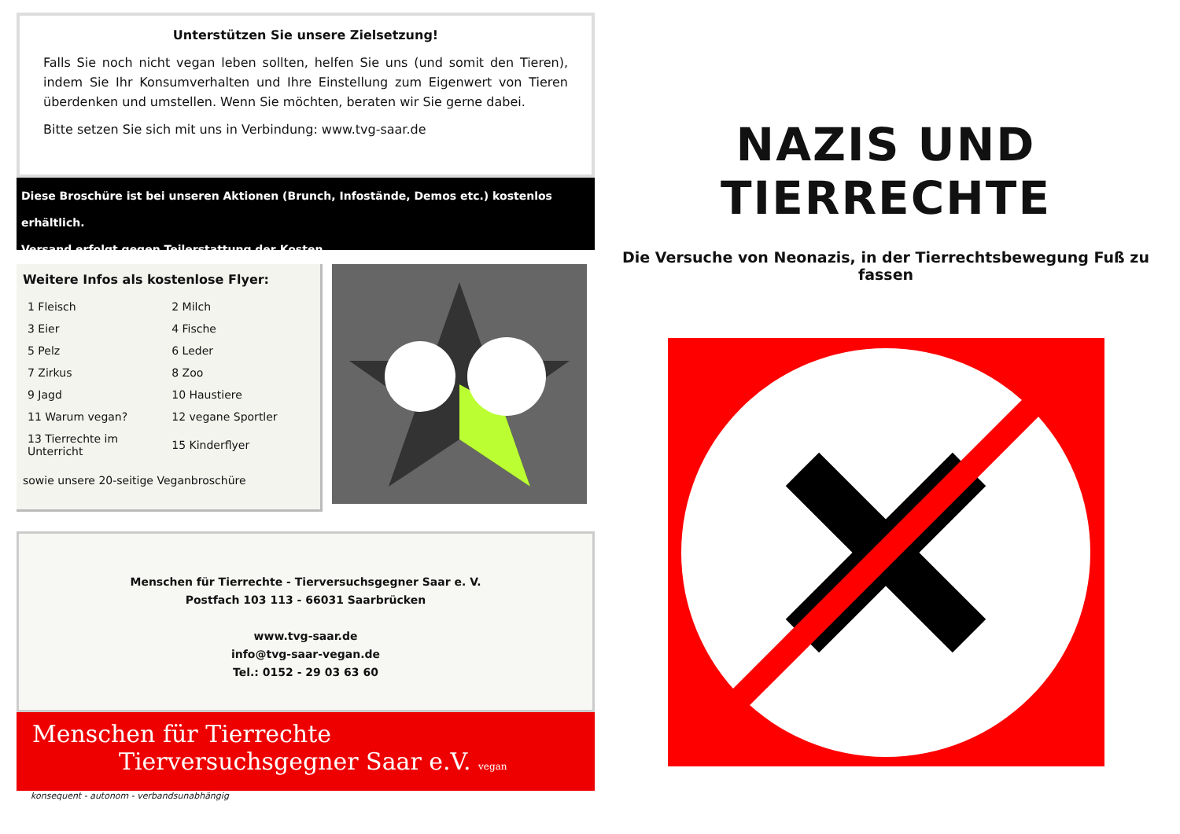Unterstützen Sie unsere Zielsetzung!
Falls Sie noch nicht vegan leben sollten, helfen Sie uns (und somit den Tieren), indem Sie Ihr Konsumverhalten und Ihre Einstellung zum Eigenwert von Tieren überdenken und umstellen. Wenn Sie möchten, beraten wir Sie gerne dabei.
Bitte setzen Sie sich mit uns in Verbindung: www.tvg-saar.de
Diese Broschüre ist bei unseren Aktionen (Brunch, Infostände, Demos etc.) kostenlos erhältlich.
Versand erfolgt gegen Teilerstattung der Kosten.
Weitere Infos als kostenlose Flyer:
| 1 Fleisch | 2 Milch |
| 3 Eier | 4 Fische |
| 5 Pelz | 6 Leder |
| 7 Zirkus | 8 Zoo |
| 9 Jagd | 10 Haustiere |
| 11 Warum vegan? | 12 vegane Sportler |
| 13 Tierrechte im Unterricht | 15 Kinderflyer |
sowie unsere 20-seitige Veganbroschüre
Menschen für Tierrechte - Tierversuchsgegner Saar e. V.
Postfach 103 113 - 66031 Saarbrücken
www.tvg-saar.de
info@tvg-saar-vegan.de
Tel.: 0152 - 29 03 63 60
Menschen für Tierrechte
Tierversuchsgegner Saar e.V. vegan
konsequent - autonom - verbandsunabhängig
NAZIS UND TIERRECHTE
Die Versuche von Neonazis, in der Tierrechtsbewegung Fuß zu fassen